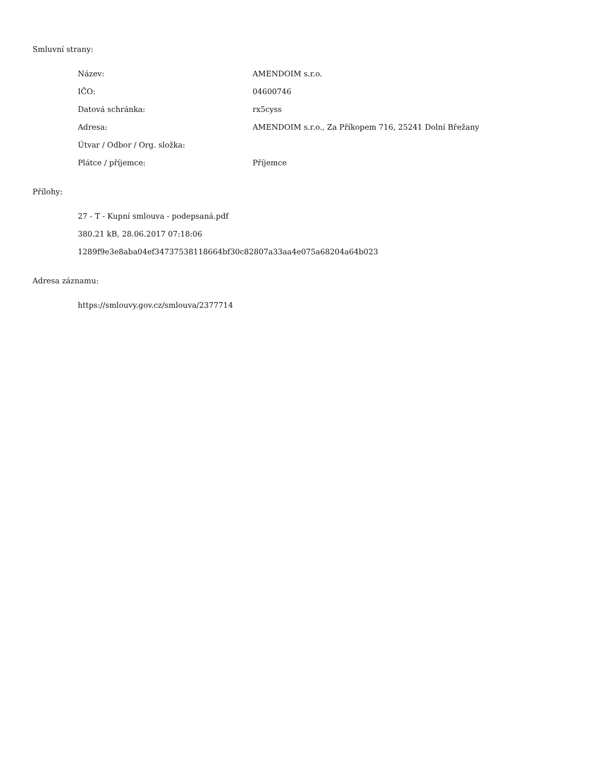Smluvní strany:
| Název: | AMENDOIM s.r.o. |
| IČO: | 04600746 |
| Datová schránka: | rx5cyss |
| Adresa: | AMENDOIM s.r.o., Za Příkopem 716, 25241 Dolní Břežany |
| Útvar / Odbor / Org. složka: | |
| Plátce / příjemce: | Příjemce |
Přílohy:
27 - T - Kupní smlouva - podepsaná.pdf
380.21 kB, 28.06.2017 07:18:06
1289f9e3e8aba04ef34737538118664bf30c82807a33aa4e075a68204a64b023
Adresa záznamu:
https://smlouvy.gov.cz/smlouva/2377714